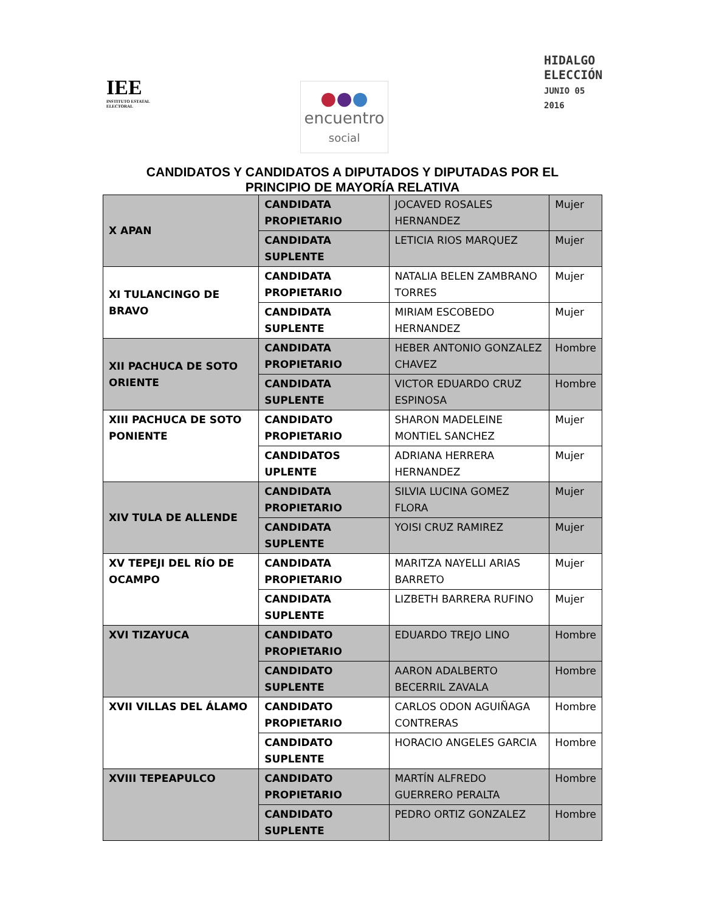IEE
INSTITUTO ESTATAL ELECTORAL
●●●
encuentro
social
HIDALGO
ELECCIÓN
JUNIO 05 2016
CANDIDATOS Y CANDIDATOS A DIPUTADOS Y DIPUTADAS POR EL
PRINCIPIO DE MAYORÍA RELATIVA
| X APAN | CANDIDATA PROPIETARIO | JOCAVED ROSALES HERNANDEZ | Mujer |
| | CANDIDATA SUPLENTE | LETICIA RIOS MARQUEZ | Mujer |
| XI TULANCINGO DE BRAVO | CANDIDATA PROPIETARIO | NATALIA BELEN ZAMBRANO TORRES | Mujer |
| | CANDIDATA SUPLENTE | MIRIAM ESCOBEDO HERNANDEZ | Mujer |
| XII PACHUCA DE SOTO ORIENTE | CANDIDATA PROPIETARIO | HEBER ANTONIO GONZALEZ CHAVEZ | Hombre |
| | CANDIDATA SUPLENTE | VICTOR EDUARDO CRUZ ESPINOSA | Hombre |
| XIII PACHUCA DE SOTO PONIENTE | CANDIDATO PROPIETARIO | SHARON MADELEINE MONTIEL SANCHEZ | Mujer |
| | CANDIDATOS UPLENTE | ADRIANA HERRERA HERNANDEZ | Mujer |
| XIV TULA DE ALLENDE | CANDIDATA PROPIETARIO | SILVIA LUCINA GOMEZ FLORA | Mujer |
| | CANDIDATA SUPLENTE | YOISI CRUZ RAMIREZ | Mujer |
| XV TEPEJI DEL RÍO DE OCAMPO | CANDIDATA PROPIETARIO | MARITZA NAYELLI ARIAS BARRETO | Mujer |
| | CANDIDATA SUPLENTE | LIZBETH BARRERA RUFINO | Mujer |
| XVI TIZAYUCA | CANDIDATO PROPIETARIO | EDUARDO TREJO LINO | Hombre |
| | CANDIDATO SUPLENTE | AARON ADALBERTO BECERRIL ZAVALA | Hombre |
| XVII VILLAS DEL ÁLAMO | CANDIDATO PROPIETARIO | CARLOS ODON AGUIÑAGA CONTRERAS | Hombre |
| | CANDIDATO SUPLENTE | HORACIO ANGELES GARCIA | Hombre |
| XVIII TEPEAPULCO | CANDIDATO PROPIETARIO | MARTÍN ALFREDO GUERRERO PERALTA | Hombre |
| | CANDIDATO SUPLENTE | PEDRO ORTIZ GONZALEZ | Hombre |